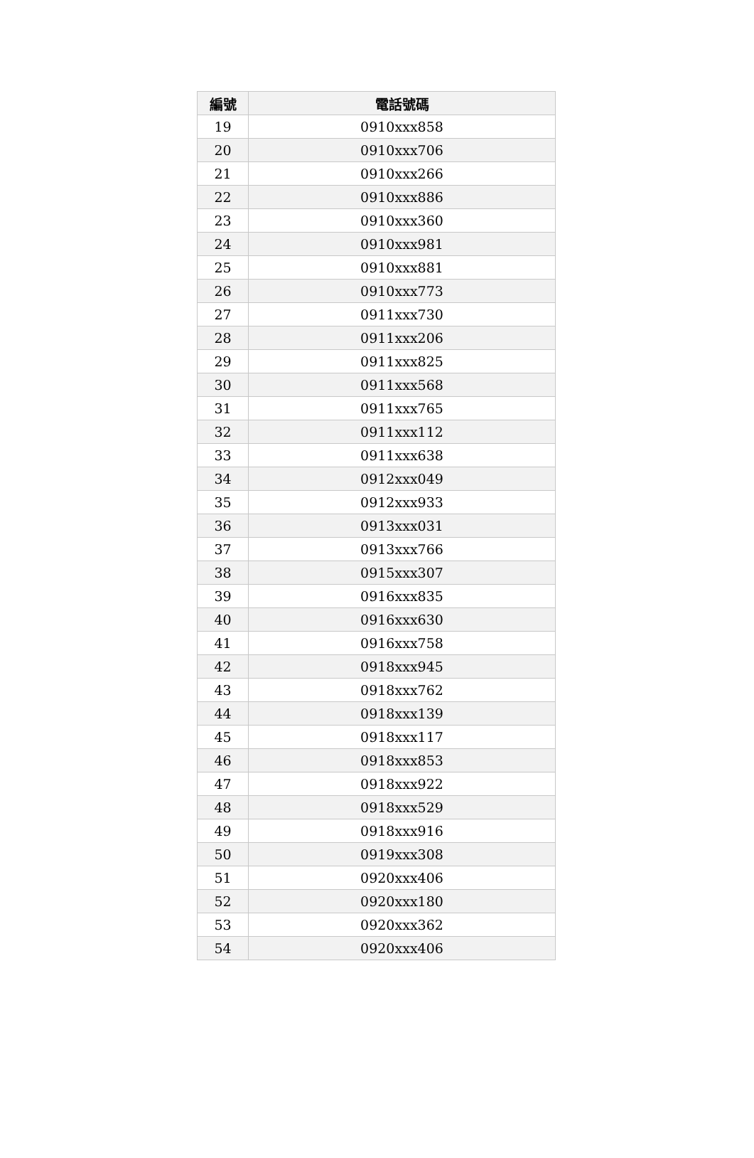| 編號 | 電話號碼 |
| --- | --- |
| 19 | 0910xxx858 |
| 20 | 0910xxx706 |
| 21 | 0910xxx266 |
| 22 | 0910xxx886 |
| 23 | 0910xxx360 |
| 24 | 0910xxx981 |
| 25 | 0910xxx881 |
| 26 | 0910xxx773 |
| 27 | 0911xxx730 |
| 28 | 0911xxx206 |
| 29 | 0911xxx825 |
| 30 | 0911xxx568 |
| 31 | 0911xxx765 |
| 32 | 0911xxx112 |
| 33 | 0911xxx638 |
| 34 | 0912xxx049 |
| 35 | 0912xxx933 |
| 36 | 0913xxx031 |
| 37 | 0913xxx766 |
| 38 | 0915xxx307 |
| 39 | 0916xxx835 |
| 40 | 0916xxx630 |
| 41 | 0916xxx758 |
| 42 | 0918xxx945 |
| 43 | 0918xxx762 |
| 44 | 0918xxx139 |
| 45 | 0918xxx117 |
| 46 | 0918xxx853 |
| 47 | 0918xxx922 |
| 48 | 0918xxx529 |
| 49 | 0918xxx916 |
| 50 | 0919xxx308 |
| 51 | 0920xxx406 |
| 52 | 0920xxx180 |
| 53 | 0920xxx362 |
| 54 | 0920xxx406 |